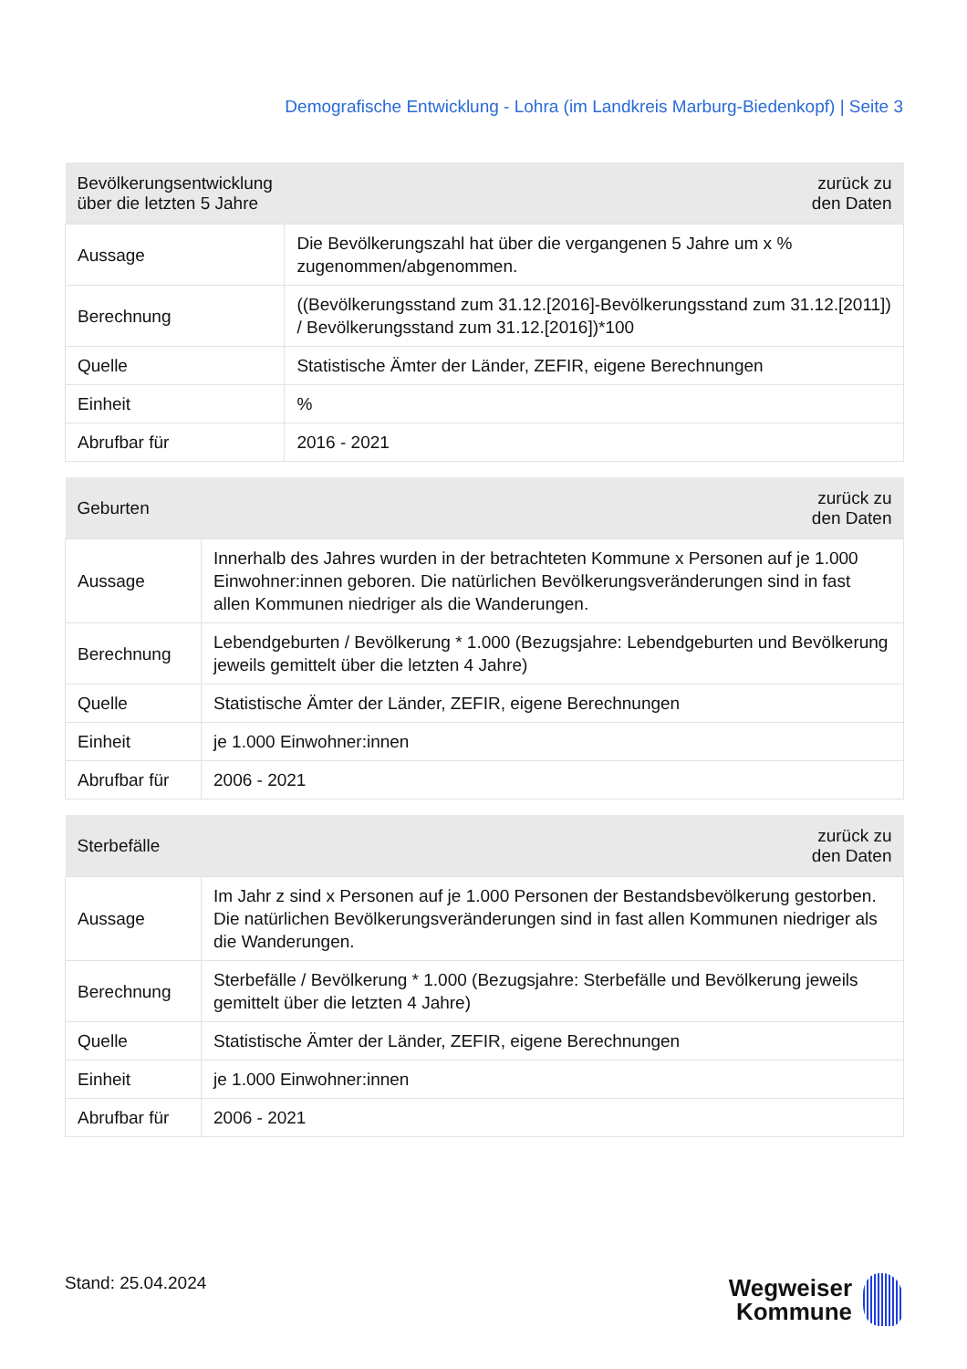Demografische Entwicklung - Lohra (im Landkreis Marburg-Biedenkopf) | Seite 3
| Bevölkerungsentwicklung über die letzten 5 Jahre | zurück zu den Daten |
| --- | --- |
| Aussage | Die Bevölkerungszahl hat über die vergangenen 5 Jahre um x % zugenommen/abgenommen. |
| Berechnung | ((Bevölkerungsstand zum 31.12.[2016]-Bevölkerungsstand zum 31.12.[2011]) / Bevölkerungsstand zum 31.12.[2016])*100 |
| Quelle | Statistische Ämter der Länder, ZEFIR, eigene Berechnungen |
| Einheit | % |
| Abrufbar für | 2016 - 2021 |
| Geburten | zurück zu den Daten |
| --- | --- |
| Aussage | Innerhalb des Jahres wurden in der betrachteten Kommune x Personen auf je 1.000 Einwohner:innen geboren. Die natürlichen Bevölkerungsveränderungen sind in fast allen Kommunen niedriger als die Wanderungen. |
| Berechnung | Lebendgeburten / Bevölkerung * 1.000 (Bezugsjahre: Lebendgeburten und Bevölkerung jeweils gemittelt über die letzten 4 Jahre) |
| Quelle | Statistische Ämter der Länder, ZEFIR, eigene Berechnungen |
| Einheit | je 1.000 Einwohner:innen |
| Abrufbar für | 2006 - 2021 |
| Sterbefälle | zurück zu den Daten |
| --- | --- |
| Aussage | Im Jahr z sind x Personen auf je 1.000 Personen der Bestandsbevölkerung gestorben. Die natürlichen Bevölkerungsveränderungen sind in fast allen Kommunen niedriger als die Wanderungen. |
| Berechnung | Sterbefälle / Bevölkerung * 1.000 (Bezugsjahre: Sterbefälle und Bevölkerung jeweils gemittelt über die letzten 4 Jahre) |
| Quelle | Statistische Ämter der Länder, ZEFIR, eigene Berechnungen |
| Einheit | je 1.000 Einwohner:innen |
| Abrufbar für | 2006 - 2021 |
Stand: 25.04.2024
Wegweiser
Kommune